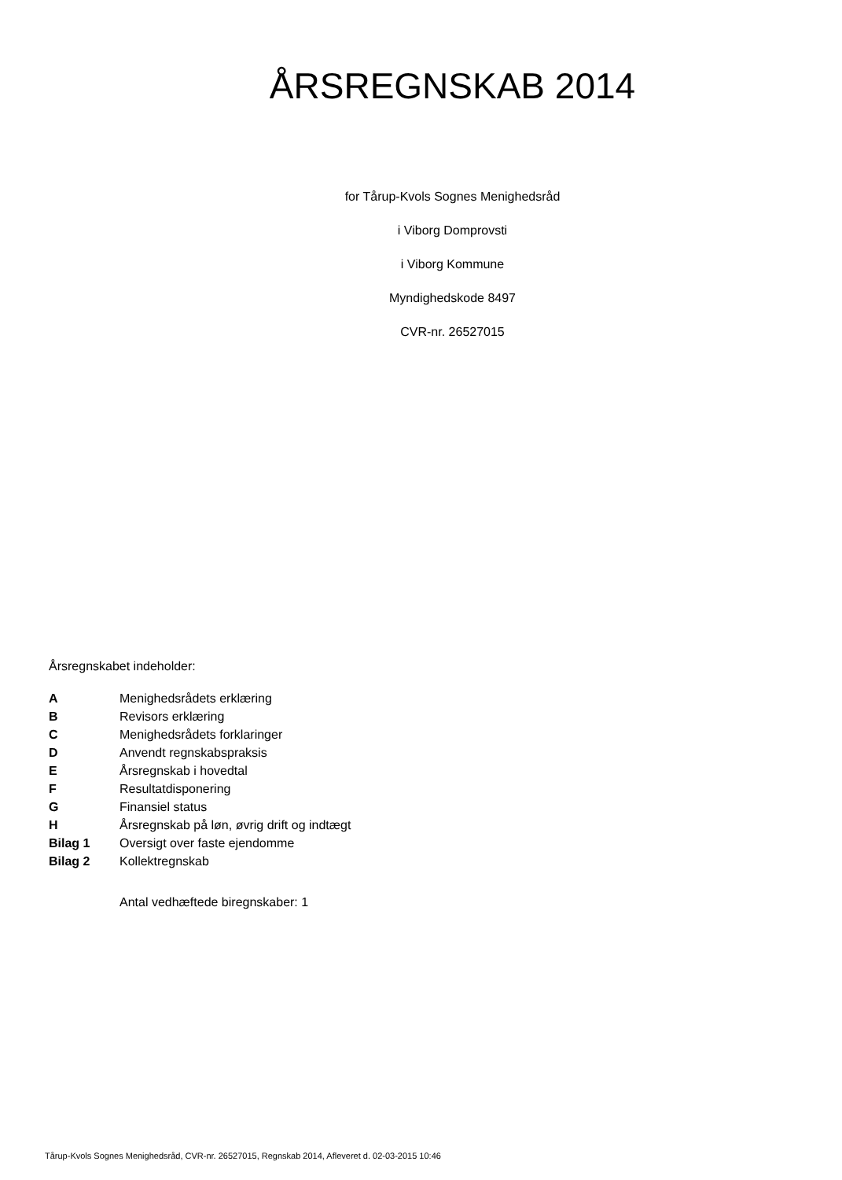ÅRSREGNSKAB 2014
for Tårup-Kvols Sognes Menighedsråd
i Viborg Domprovsti
i Viborg Kommune
Myndighedskode 8497
CVR-nr. 26527015
Årsregnskabet indeholder:
| A | Menighedsrådets erklæring |
| B | Revisors erklæring |
| C | Menighedsrådets forklaringer |
| D | Anvendt regnskabspraksis |
| E | Årsregnskab i hovedtal |
| F | Resultatdisponering |
| G | Finansiel status |
| H | Årsregnskab på løn, øvrig drift og indtægt |
| Bilag 1 | Oversigt over faste ejendomme |
| Bilag 2 | Kollektregnskab |
Antal vedhæftede biregnskaber: 1
Tårup-Kvols Sognes Menighedsråd, CVR-nr. 26527015, Regnskab 2014, Afleveret d. 02-03-2015 10:46